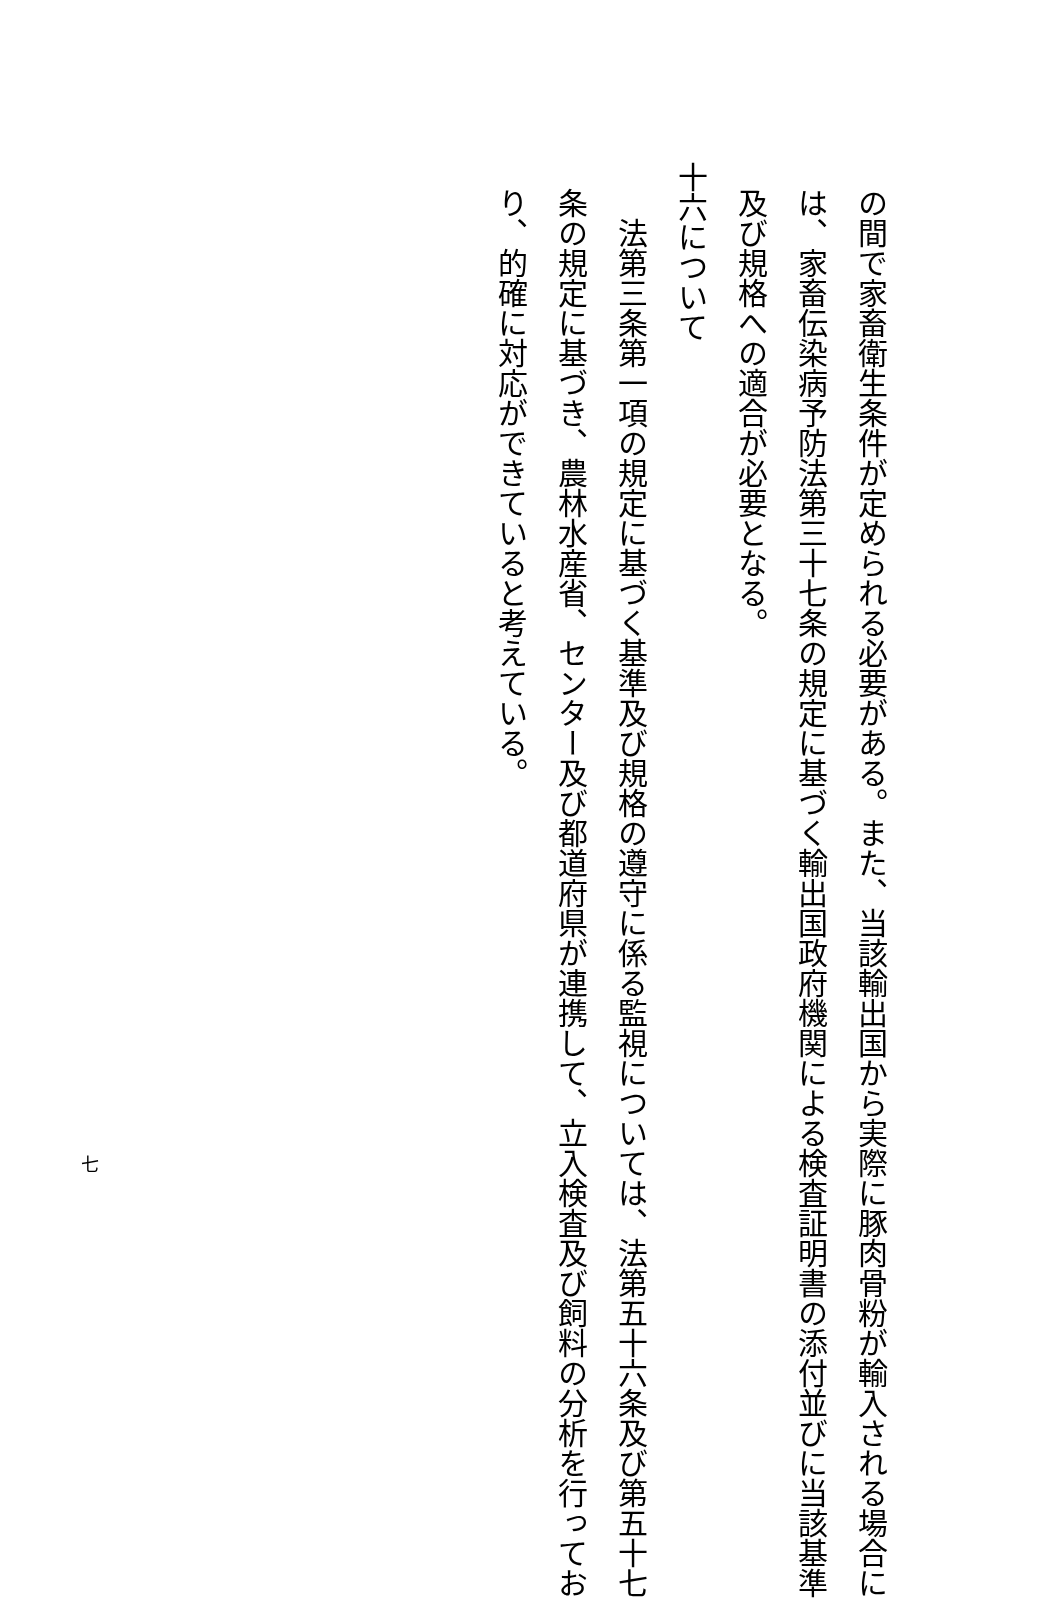の間で家畜衛生条件が定められる必要がある。また、当該輸出国から実際に豚肉骨粉が輸入される場合に
は、家畜伝染病予防法第三十七条の規定に基づく輸出国政府機関による検査証明書の添付並びに当該基準
及び規格への適合が必要となる。
十六について
法第三条第一項の規定に基づく基準及び規格の遵守に係る監視については、法第五十六条及び第五十七
条の規定に基づき、農林水産省、センター及び都道府県が連携して、立入検査及び飼料の分析を行ってお
り、的確に対応ができていると考えている。
七